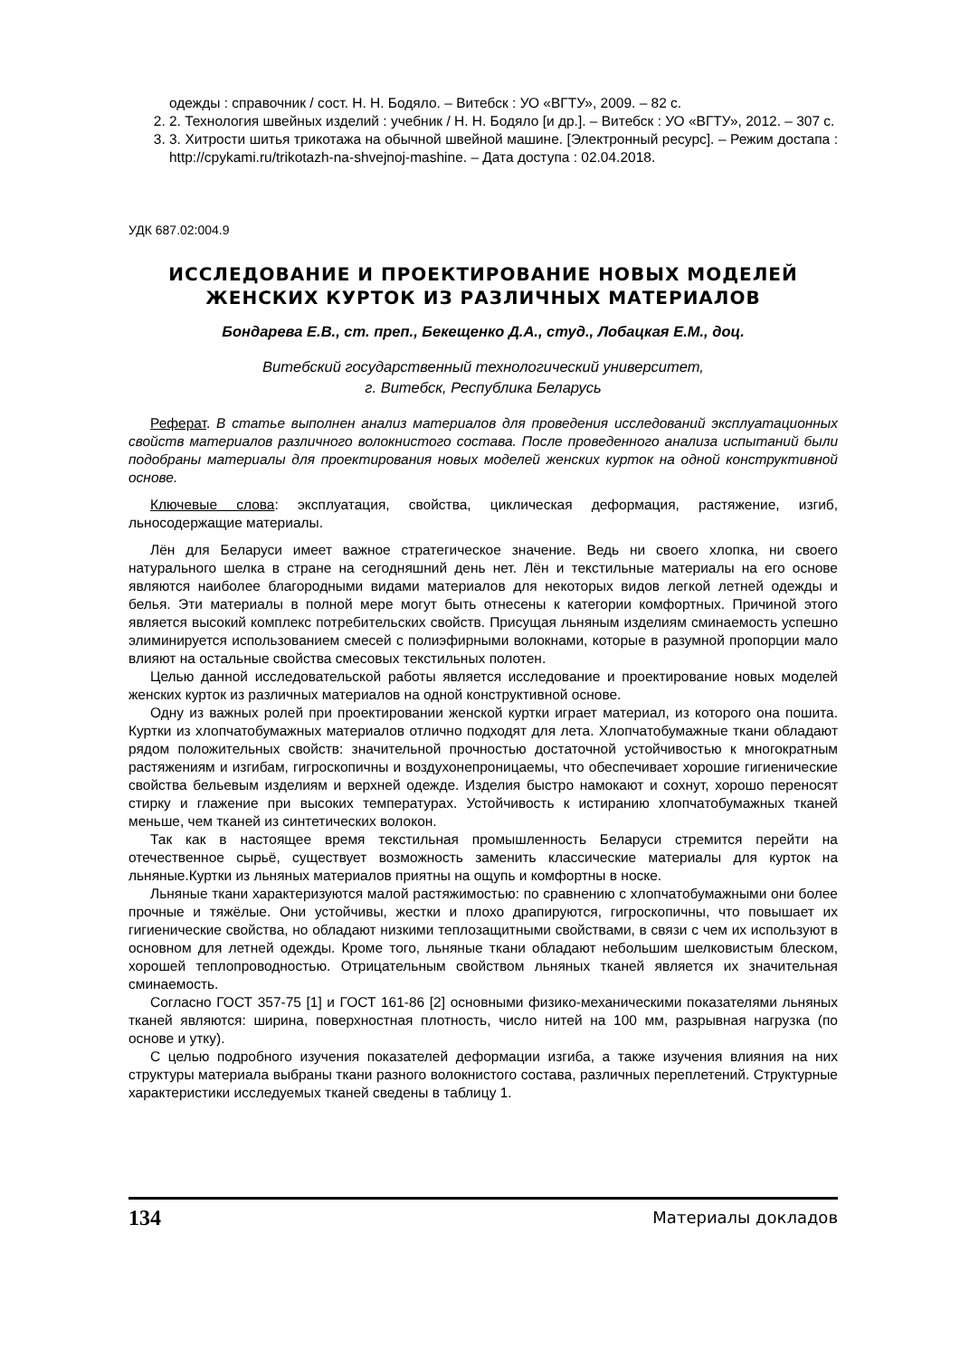одежды : справочник / сост. Н. Н. Бодяло. – Витебск : УО «ВГТУ», 2009. – 82 с.
2. 2. Технология швейных изделий : учебник / Н. Н. Бодяло [и др.]. – Витебск : УО «ВГТУ», 2012. – 307 с.
3. 3. Хитрости шитья трикотажа на обычной швейной машине. [Электронный ресурс]. – Режим достапа : http://cpykami.ru/trikotazh-na-shvejnoj-mashine. – Дата доступа : 02.04.2018.
УДК 687.02:004.9
ИССЛЕДОВАНИЕ И ПРОЕКТИРОВАНИЕ НОВЫХ МОДЕЛЕЙ ЖЕНСКИХ КУРТОК ИЗ РАЗЛИЧНЫХ МАТЕРИАЛОВ
Бондарева Е.В., ст. преп., Бекещенко Д.А., студ., Лобацкая Е.М., доц.
Витебский государственный технологический университет,
г. Витебск, Республика Беларусь
Реферат. В статье выполнен анализ материалов для проведения исследований эксплуатационных свойств материалов различного волокнистого состава. После проведенного анализа испытаний были подобраны материалы для проектирования новых моделей женских курток на одной конструктивной основе.
Ключевые слова: эксплуатация, свойства, циклическая деформация, растяжение, изгиб, льносодержащие материалы.
Лён для Беларуси имеет важное стратегическое значение. Ведь ни своего хлопка, ни своего натурального шелка в стране на сегодняшний день нет. Лён и текстильные материалы на его основе являются наиболее благородными видами материалов для некоторых видов легкой летней одежды и белья. Эти материалы в полной мере могут быть отнесены к категории комфортных. Причиной этого является высокий комплекс потребительских свойств. Присущая льняным изделиям сминаемость успешно элиминируется использованием смесей с полиэфирными волокнами, которые в разумной пропорции мало влияют на остальные свойства смесовых текстильных полотен.
Целью данной исследовательской работы является исследование и проектирование новых моделей женских курток из различных материалов на одной конструктивной основе.
Одну из важных ролей при проектировании женской куртки играет материал, из которого она пошита. Куртки из хлопчатобумажных материалов отлично подходят для лета. Хлопчатобумажные ткани обладают рядом положительных свойств: значительной прочностью достаточной устойчивостью к многократным растяжениям и изгибам, гигроскопичны и воздухонепроницаемы, что обеспечивает хорошие гигиенические свойства бельевым изделиям и верхней одежде. Изделия быстро намокают и сохнут, хорошо переносят стирку и глажение при высоких температурах. Устойчивость к истиранию хлопчатобумажных тканей меньше, чем тканей из синтетических волокон.
Так как в настоящее время текстильная промышленность Беларуси стремится перейти на отечественное сырьё, существует возможность заменить классические материалы для курток на льняные.Куртки из льняных материалов приятны на ощупь и комфортны в носке.
Льняные ткани характеризуются малой растяжимостью: по сравнению с хлопчатобумажными они более прочные и тяжёлые. Они устойчивы, жестки и плохо драпируются, гигроскопичны, что повышает их гигиенические свойства, но обладают низкими теплозащитными свойствами, в связи с чем их используют в основном для летней одежды. Кроме того, льняные ткани обладают небольшим шелковистым блеском, хорошей теплопроводностью. Отрицательным свойством льняных тканей является их значительная сминаемость.
Согласно ГОСТ 357-75 [1] и ГОСТ 161-86 [2] основными физико-механическими показателями льняных тканей являются: ширина, поверхностная плотность, число нитей на 100 мм, разрывная нагрузка (по основе и утку).
С целью подробного изучения показателей деформации изгиба, а также изучения влияния на них структуры материала выбраны ткани разного волокнистого состава, различных переплетений. Структурные характеристики исследуемых тканей сведены в таблицу 1.
134 Материалы докладов